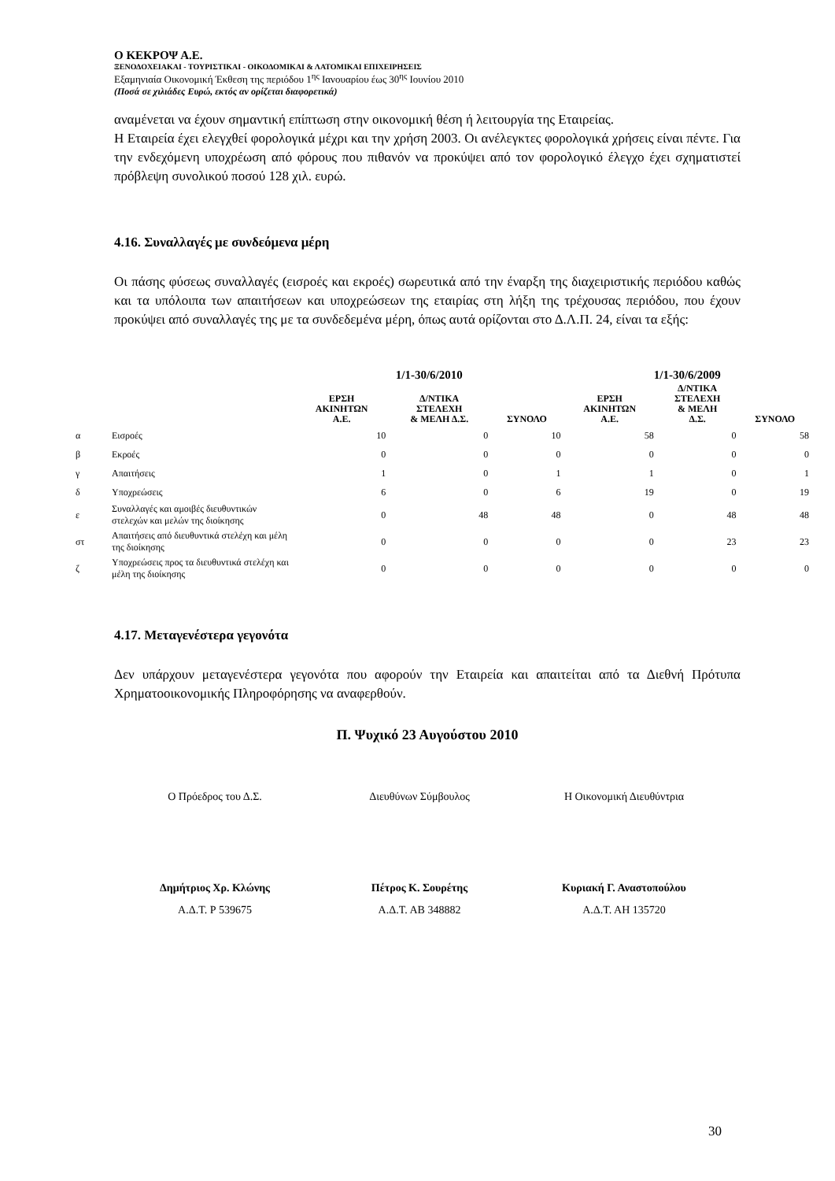Ο ΚΕΚΡΟΨ Α.Ε.
ΞΕΝΟΔΟΧΕΙΑΚΑΙ - ΤΟΥΡΙΣΤΙΚΑΙ - ΟΙΚΟΔΟΜΙΚΑΙ & ΛΑΤΟΜΙΚΑΙ ΕΠΙΧΕΙΡΗΣΕΙΣ
Εξαμηνιαία Οικονομική Έκθεση της περιόδου 1<sup>ης</sup> Ιανουαρίου έως 30<sup>ης</sup> Ιουνίου 2010
(Ποσά σε χιλιάδες Ευρώ, εκτός αν ορίζεται διαφορετικά)
αναμένεται να έχουν σημαντική επίπτωση στην οικονομική θέση ή λειτουργία της Εταιρείας.
Η Εταιρεία έχει ελεγχθεί φορολογικά μέχρι και την χρήση 2003. Οι ανέλεγκτες φορολογικά χρήσεις είναι πέντε. Για την ενδεχόμενη υποχρέωση από φόρους που πιθανόν να προκύψει από τον φορολογικό έλεγχο έχει σχηματιστεί πρόβλεψη συνολικού ποσού 128 χιλ. ευρώ.
4.16. Συναλλαγές με συνδεόμενα μέρη
Οι πάσης φύσεως συναλλαγές (εισροές και εκροές) σωρευτικά από την έναρξη της διαχειριστικής περιόδου καθώς και τα υπόλοιπα των απαιτήσεων και υποχρεώσεων της εταιρίας στη λήξη της τρέχουσας περιόδου, που έχουν προκύψει από συναλλαγές της με τα συνδεδεμένα μέρη, όπως αυτά ορίζονται στο Δ.Λ.Π. 24, είναι τα εξής:
| | | 1/1-30/6/2010 | | | 1/1-30/6/2009 | | |
| --- | --- | --- | --- | --- | --- | --- | --- |
| | | ΕΡΣΗ ΑΚΙΝΗΤΩΝ Α.Ε. | Δ/ΝΤΙΚΑ ΣΤΕΛΕΧΗ & ΜΕΛΗ Δ.Σ. | ΣΥΝΟΛΟ | ΕΡΣΗ ΑΚΙΝΗΤΩΝ Α.Ε. | Δ/ΝΤΙΚΑ ΣΤΕΛΕΧΗ & ΜΕΛΗ Δ.Σ. | ΣΥΝΟΛΟ |
| α | Εισροές | 10 | 0 | 10 | 58 | 0 | 58 |
| β | Εκροές | 0 | 0 | 0 | 0 | 0 | 0 |
| γ | Απαιτήσεις | 1 | 0 | 1 | 1 | 0 | 1 |
| δ | Υποχρεώσεις | 6 | 0 | 6 | 19 | 0 | 19 |
| ε | Συναλλαγές και αμοιβές διευθυντικών στελεχών και μελών της διοίκησης | 0 | 48 | 48 | 0 | 48 | 48 |
| στ | Απαιτήσεις από διευθυντικά στελέχη και μέλη της διοίκησης | 0 | 0 | 0 | 0 | 23 | 23 |
| ζ | Υποχρεώσεις προς τα διευθυντικά στελέχη και μέλη της διοίκησης | 0 | 0 | 0 | 0 | 0 | 0 |
4.17. Μεταγενέστερα γεγονότα
Δεν υπάρχουν μεταγενέστερα γεγονότα που αφορούν την Εταιρεία και απαιτείται από τα Διεθνή Πρότυπα Χρηματοοικονομικής Πληροφόρησης να αναφερθούν.
Π. Ψυχικό 23 Αυγούστου 2010
Ο Πρόεδρος του Δ.Σ. Διευθύνων Σύμβουλος Η Οικονομική Διευθύντρια
Δημήτριος Χρ. Κλώνης Πέτρος Κ. Σουρέτης Κυριακή Γ. Αναστοπούλου
Α.Δ.Τ. Ρ 539675 Α.Δ.Τ. ΑΒ 348882 Α.Δ.Τ. ΑΗ 135720
30